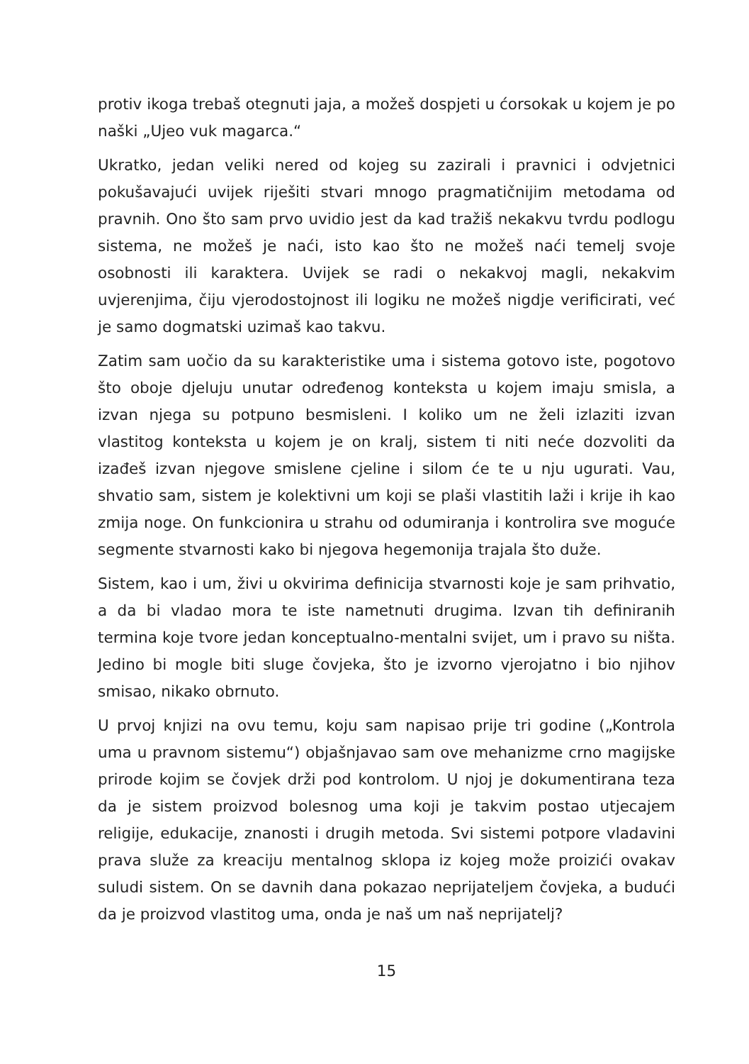protiv ikoga trebaš otegnuti jaja, a možeš dospjeti u ćorsokak u kojem je po naški „Ujeo vuk magarca.“
Ukratko, jedan veliki nered od kojeg su zazirali i pravnici i odvjetnici pokušavajući uvijek riješiti stvari mnogo pragmatičnijim metodama od pravnih. Ono što sam prvo uvidio jest da kad tražiš nekakvu tvrdu podlogu sistema, ne možeš je naći, isto kao što ne možeš naći temelj svoje osobnosti ili karaktera. Uvijek se radi o nekakvoj magli, nekakvim uvjerenjima, čiju vjerodostojnost ili logiku ne možeš nigdje verificirati, već je samo dogmatski uzimaš kao takvu.
Zatim sam uočio da su karakteristike uma i sistema gotovo iste, pogotovo što oboje djeluju unutar određenog konteksta u kojem imaju smisla, a izvan njega su potpuno besmisleni. I koliko um ne želi izlaziti izvan vlastitog konteksta u kojem je on kralj, sistem ti niti neće dozvoliti da izađeš izvan njegove smislene cjeline i silom će te u nju ugurati. Vau, shvatio sam, sistem je kolektivni um koji se plaši vlastitih laži i krije ih kao zmija noge. On funkcionira u strahu od odumiranja i kontrolira sve moguće segmente stvarnosti kako bi njegova hegemonija trajala što duže.
Sistem, kao i um, živi u okvirima definicija stvarnosti koje je sam prihvatio, a da bi vladao mora te iste nametnuti drugima. Izvan tih definiranih termina koje tvore jedan konceptualno-mentalni svijet, um i pravo su ništa. Jedino bi mogle biti sluge čovjeka, što je izvorno vjerojatno i bio njihov smisao, nikako obrnuto.
U prvoj knjizi na ovu temu, koju sam napisao prije tri godine („Kontrola uma u pravnom sistemu“) objašnjavao sam ove mehanizme crno magijske prirode kojim se čovjek drži pod kontrolom. U njoj je dokumentirana teza da je sistem proizvod bolesnog uma koji je takvim postao utjecajem religije, edukacije, znanosti i drugih metoda. Svi sistemi potpore vladavini prava služe za kreaciju mentalnog sklopa iz kojeg može proizići ovakav suludi sistem. On se davnih dana pokazao neprijateljem čovjeka, a budući da je proizvod vlastitog uma, onda je naš um naš neprijatelj?
15